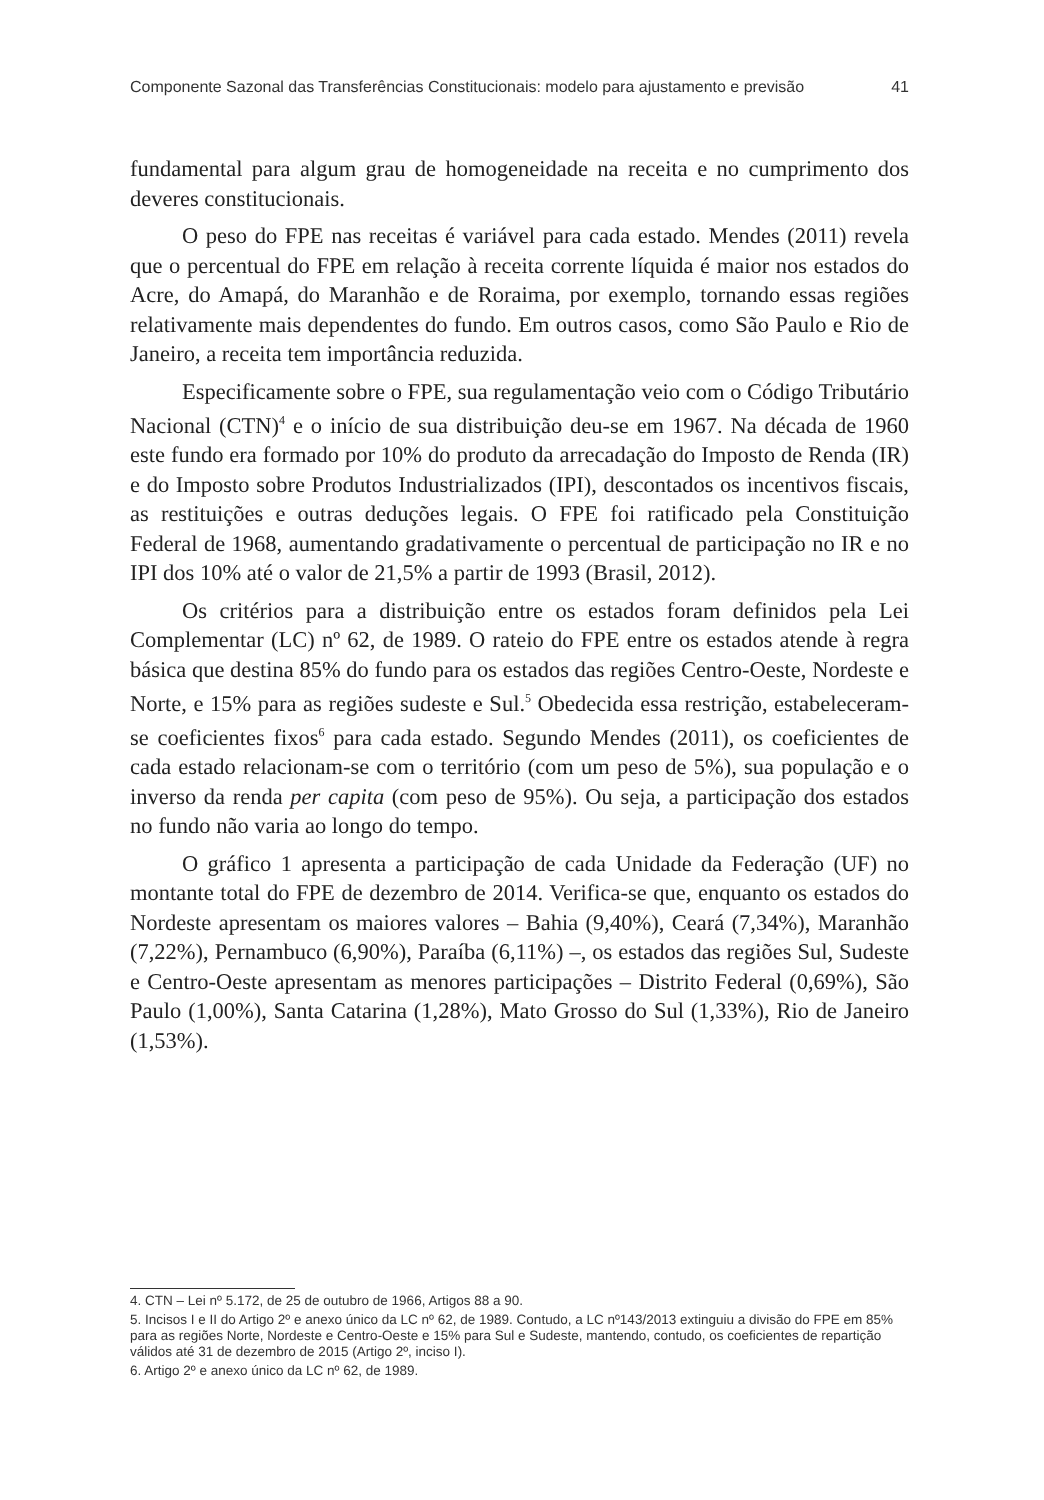Componente Sazonal das Transferências Constitucionais: modelo para ajustamento e previsão 41
fundamental para algum grau de homogeneidade na receita e no cumprimento dos deveres constitucionais.
O peso do FPE nas receitas é variável para cada estado. Mendes (2011) revela que o percentual do FPE em relação à receita corrente líquida é maior nos estados do Acre, do Amapá, do Maranhão e de Roraima, por exemplo, tornando essas regiões relativamente mais dependentes do fundo. Em outros casos, como São Paulo e Rio de Janeiro, a receita tem importância reduzida.
Especificamente sobre o FPE, sua regulamentação veio com o Código Tributário Nacional (CTN)<sup>4</sup> e o início de sua distribuição deu-se em 1967. Na década de 1960 este fundo era formado por 10% do produto da arrecadação do Imposto de Renda (IR) e do Imposto sobre Produtos Industrializados (IPI), descontados os incentivos fiscais, as restituições e outras deduções legais. O FPE foi ratificado pela Constituição Federal de 1968, aumentando gradativamente o percentual de participação no IR e no IPI dos 10% até o valor de 21,5% a partir de 1993 (Brasil, 2012).
Os critérios para a distribuição entre os estados foram definidos pela Lei Complementar (LC) nº 62, de 1989. O rateio do FPE entre os estados atende à regra básica que destina 85% do fundo para os estados das regiões Centro-Oeste, Nordeste e Norte, e 15% para as regiões sudeste e Sul.<sup>5</sup> Obedecida essa restrição, estabeleceram-se coeficientes fixos<sup>6</sup> para cada estado. Segundo Mendes (2011), os coeficientes de cada estado relacionam-se com o território (com um peso de 5%), sua população e o inverso da renda per capita (com peso de 95%). Ou seja, a participação dos estados no fundo não varia ao longo do tempo.
O gráfico 1 apresenta a participação de cada Unidade da Federação (UF) no montante total do FPE de dezembro de 2014. Verifica-se que, enquanto os estados do Nordeste apresentam os maiores valores – Bahia (9,40%), Ceará (7,34%), Maranhão (7,22%), Pernambuco (6,90%), Paraíba (6,11%) –, os estados das regiões Sul, Sudeste e Centro-Oeste apresentam as menores participações – Distrito Federal (0,69%), São Paulo (1,00%), Santa Catarina (1,28%), Mato Grosso do Sul (1,33%), Rio de Janeiro (1,53%).
4. CTN – Lei nº 5.172, de 25 de outubro de 1966, Artigos 88 a 90.
5. Incisos I e II do Artigo 2º e anexo único da LC nº 62, de 1989. Contudo, a LC nº143/2013 extinguiu a divisão do FPE em 85% para as regiões Norte, Nordeste e Centro-Oeste e 15% para Sul e Sudeste, mantendo, contudo, os coeficientes de repartição válidos até 31 de dezembro de 2015 (Artigo 2º, inciso I).
6. Artigo 2º e anexo único da LC nº 62, de 1989.